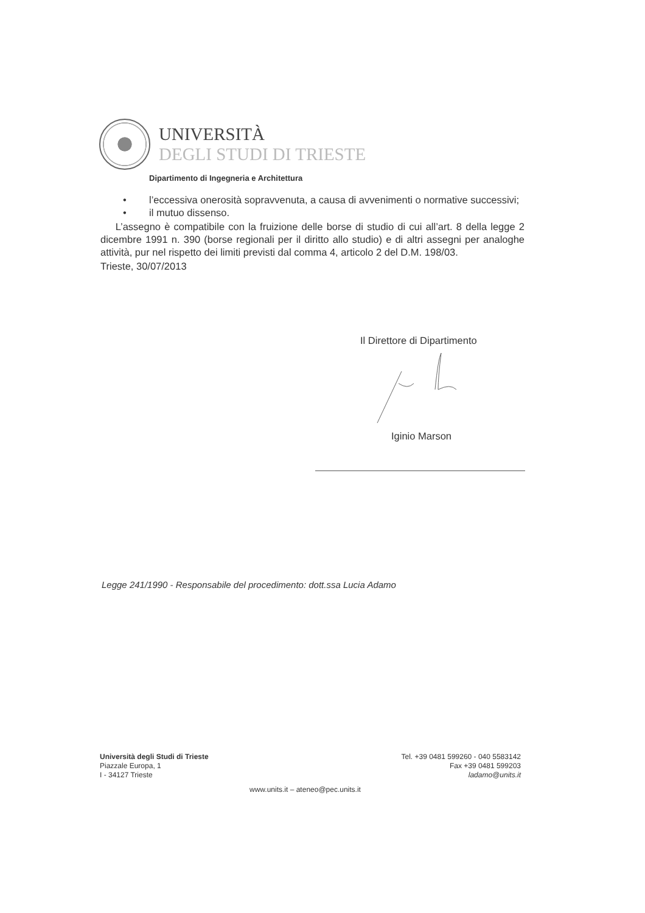UNIVERSITÀ
DEGLI STUDI DI TRIESTE
Dipartimento di Ingegneria e Architettura
• l’eccessiva onerosità sopravvenuta, a causa di avvenimenti o normative successivi;
• il mutuo dissenso.
L’assegno è compatibile con la fruizione delle borse di studio di cui all’art. 8 della legge 2 dicembre 1991 n. 390 (borse regionali per il diritto allo studio) e di altri assegni per analoghe attività, pur nel rispetto dei limiti previsti dal comma 4, articolo 2 del D.M. 198/03.
Trieste, 30/07/2013
Il Direttore di Dipartimento
Iginio Marson
Legge 241/1990 - Responsabile del procedimento: dott.ssa Lucia Adamo
Università degli Studi di Trieste
Piazzale Europa, 1
I - 34127 Trieste
Tel. +39 0481 599260 - 040 5583142
Fax +39 0481 599203
ladamo@units.it
www.units.it – ateneo@pec.units.it